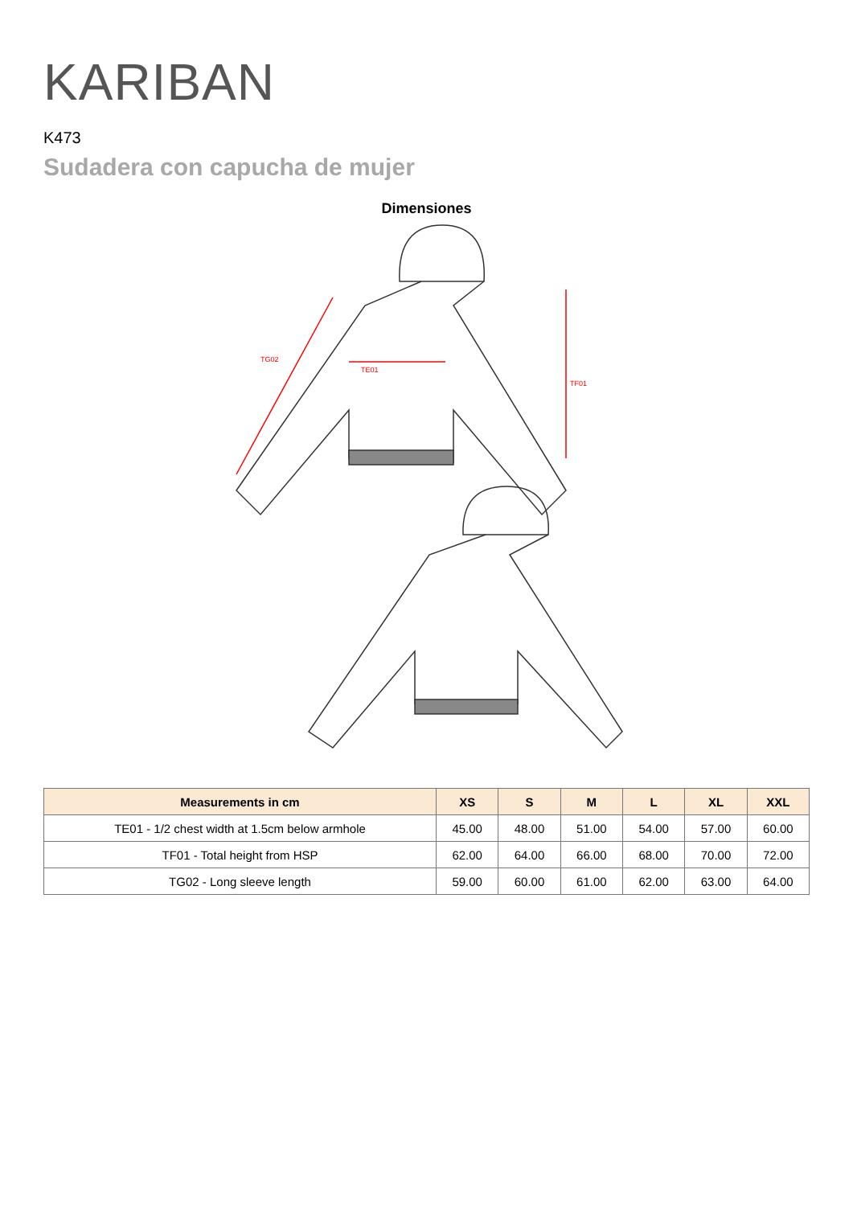KARIBAN
K473
Sudadera con capucha de mujer
Dimensiones
TE01
TF01
TG02
| Measurements in cm | XS | S | M | L | XL | XXL |
| --- | --- | --- | --- | --- | --- | --- |
| TE01 - 1/2 chest width at 1.5cm below armhole | 45.00 | 48.00 | 51.00 | 54.00 | 57.00 | 60.00 |
| TF01 - Total height from HSP | 62.00 | 64.00 | 66.00 | 68.00 | 70.00 | 72.00 |
| TG02 - Long sleeve length | 59.00 | 60.00 | 61.00 | 62.00 | 63.00 | 64.00 |